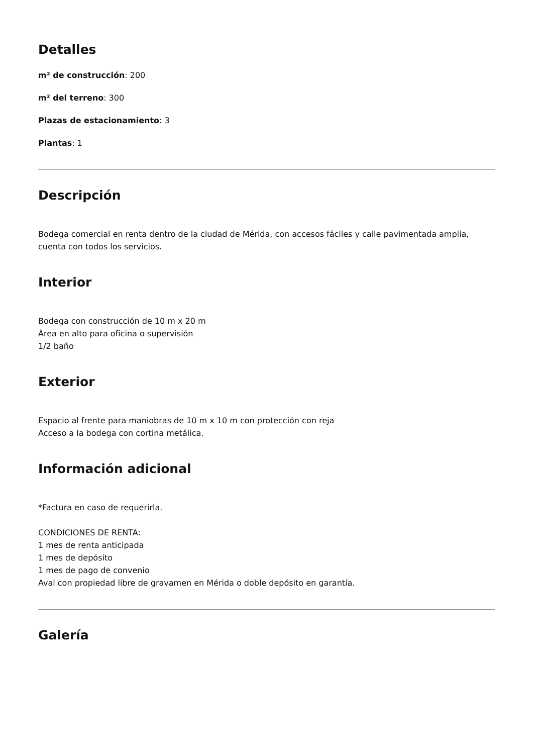Detalles
m² de construcción: 200
m² del terreno: 300
Plazas de estacionamiento: 3
Plantas: 1
Descripción
Bodega comercial en renta dentro de la ciudad de Mérida, con accesos fáciles y calle pavimentada amplia, cuenta con todos los servicios.
Interior
Bodega con construcción de 10 m x 20 m
Área en alto para oficina o supervisión
1/2 baño
Exterior
Espacio al frente para maniobras de 10 m x 10 m con protección con reja
Acceso a la bodega con cortina metálica.
Información adicional
*Factura en caso de requerirla.
CONDICIONES DE RENTA:
1 mes de renta anticipada
1 mes de depósito
1 mes de pago de convenio
Aval con propiedad libre de gravamen en Mérida o doble depósito en garantía.
Galería